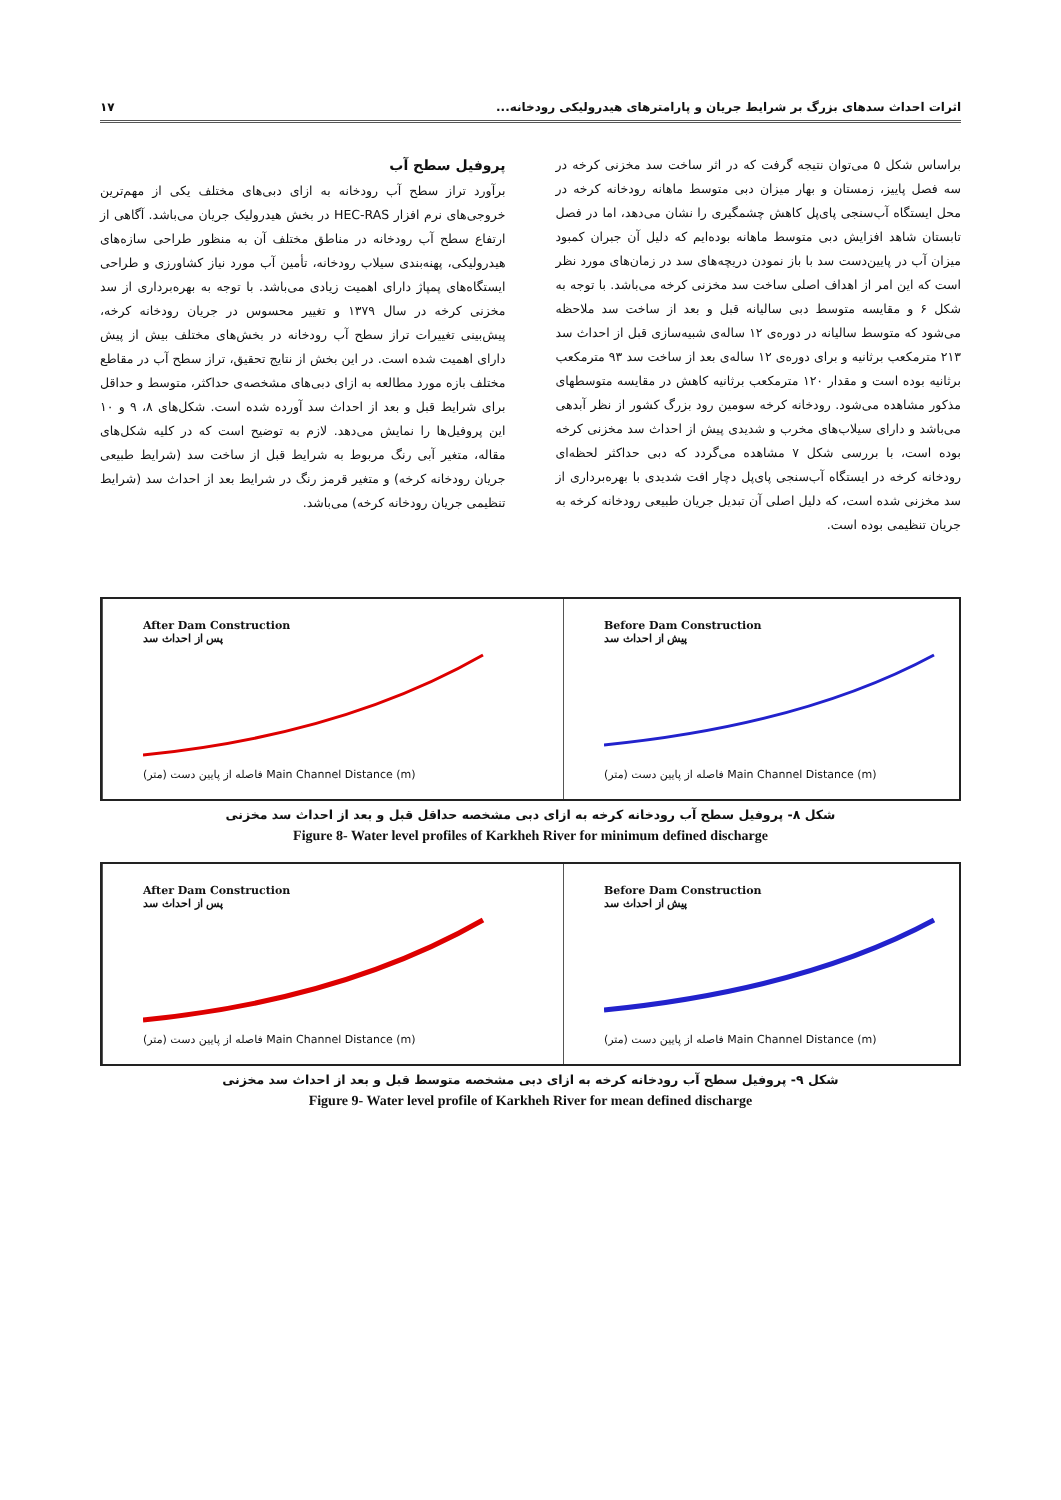اثرات احداث سدهای بزرگ بر شرایط جریان و پارامترهای هیدرولیکی رودخانه... ۱۷
براساس شکل ۵ می‌توان نتیجه گرفت که در اثر ساخت سد مخزنی کرخه در سه فصل پاییز، زمستان و بهار میزان دبی متوسط ماهانه رودخانه کرخه در محل ایستگاه آب‌سنجی پای‌پل کاهش چشمگیری را نشان می‌دهد، اما در فصل تابستان شاهد افزایش دبی متوسط ماهانه بوده‌ایم که دلیل آن جبران کمبود میزان آب در پایین‌دست سد با باز نمودن دریچه‌های سد در زمان‌های مورد نظر است که این امر از اهداف اصلی ساخت سد مخزنی کرخه می‌باشد. با توجه به شکل ۶ و مقایسه متوسط دبی سالیانه قبل و بعد از ساخت سد ملاحظه می‌شود که متوسط سالیانه در دوره‌ی ۱۲ ساله‌ی شبیه‌سازی قبل از احداث سد ۲۱۳ مترمکعب برثانیه و برای دوره‌ی ۱۲ ساله‌ی بعد از ساخت سد ۹۳ مترمکعب برثانیه بوده است و مقدار ۱۲۰ مترمکعب برثانیه کاهش در مقایسه متوسطهای مذکور مشاهده می‌شود. رودخانه کرخه سومین رود بزرگ کشور از نظر آبدهی می‌باشد و دارای سیلاب‌های مخرب و شدیدی پیش از احداث سد مخزنی کرخه بوده است، با بررسی شکل ۷ مشاهده می‌گردد که دبی حداکثر لحظه‌ای رودخانه کرخه در ایستگاه آب‌سنجی پای‌پل دچار افت شدیدی با بهره‌برداری از سد مخزنی شده است، که دلیل اصلی آن تبدیل جریان طبیعی رودخانه کرخه به جریان تنظیمی بوده است.
پروفیل سطح آب
برآورد تراز سطح آب رودخانه به ازای دبی‌های مختلف یکی از مهم‌ترین خروجی‌های نرم افزار HEC-RAS در بخش هیدرولیک جریان می‌باشد. آگاهی از ارتفاع سطح آب رودخانه در مناطق مختلف آن به منظور طراحی سازه‌های هیدرولیکی، پهنه‌بندی سیلاب رودخانه، تأمین آب مورد نیاز کشاورزی و طراحی ایستگاه‌های پمپاژ دارای اهمیت زیادی می‌باشد. با توجه به بهره‌برداری از سد مخزنی کرخه در سال ۱۳۷۹ و تغییر محسوس در جریان رودخانه کرخه، پیش‌بینی تغییرات تراز سطح آب رودخانه در بخش‌های مختلف بیش از پیش دارای اهمیت شده است. در این بخش از نتایج تحقیق، تراز سطح آب در مقاطع مختلف بازه مورد مطالعه به ازای دبی‌های مشخصه‌ی حداکثر، متوسط و حداقل برای شرایط قبل و بعد از احداث سد آورده شده است. شکل‌های ۸، ۹ و ۱۰ این پروفیل‌ها را نمایش می‌دهد. لازم به توضیح است که در کلیه شکل‌های مقاله، متغیر آبی رنگ مربوط به شرایط قبل از ساخت سد (شرایط طبیعی جریان رودخانه کرخه) و متغیر قرمز رنگ در شرایط بعد از احداث سد (شرایط تنظیمی جریان رودخانه کرخه) می‌باشد.
After Dam Construction
پس از احداث سد
فاصله از پایین دست (متر) Main Channel Distance (m)
Before Dam Construction
پیش از احداث سد
فاصله از پایین دست (متر) Main Channel Distance (m)
شکل ۸- پروفیل سطح آب رودخانه کرخه به ازای دبی مشخصه حداقل قبل و بعد از احداث سد مخزنی
Figure 8- Water level profiles of Karkheh River for minimum defined discharge
After Dam Construction
پس از احداث سد
فاصله از پایین دست (متر) Main Channel Distance (m)
Before Dam Construction
پیش از احداث سد
فاصله از پایین دست (متر) Main Channel Distance (m)
شکل ۹- پروفیل سطح آب رودخانه کرخه به ازای دبی مشخصه متوسط قبل و بعد از احداث سد مخزنی
Figure 9- Water level profile of Karkheh River for mean defined discharge